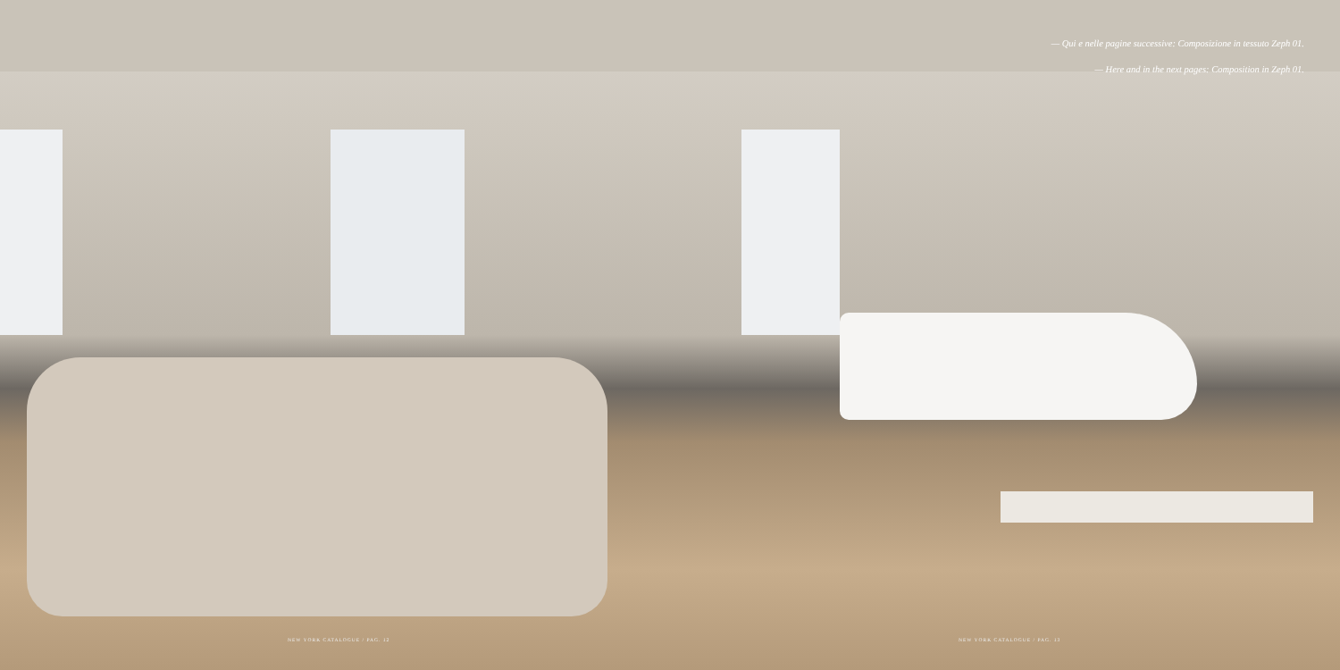— Qui e nelle pagine successive: Composizione in tessuto Zeph 01.
— Here and in the next pages: Composition in Zeph 01.
NEW YORK CATALOGUE / PAG. 12 NEW YORK CATALOGUE / PAG. 13